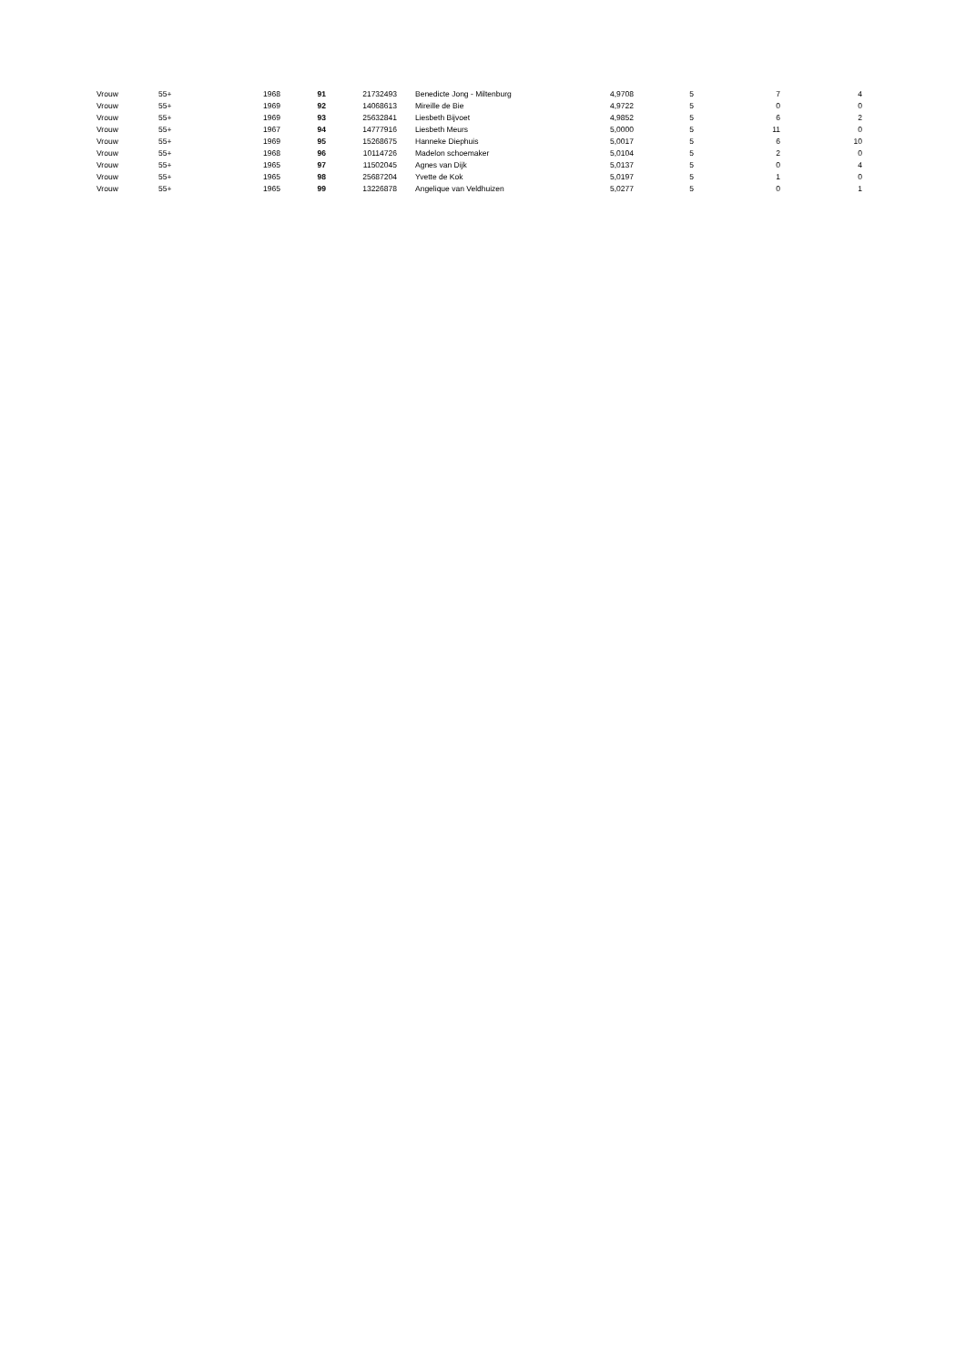| Vrouw | 55+ | 1968 | 91 | 21732493 | Benedicte Jong - Miltenburg | 4,9708 | 5 | 7 | 4 |
| Vrouw | 55+ | 1969 | 92 | 14068613 | Mireille de Bie | 4,9722 | 5 | 0 | 0 |
| Vrouw | 55+ | 1969 | 93 | 25632841 | Liesbeth Bijvoet | 4,9852 | 5 | 6 | 2 |
| Vrouw | 55+ | 1967 | 94 | 14777916 | Liesbeth Meurs | 5,0000 | 5 | 11 | 0 |
| Vrouw | 55+ | 1969 | 95 | 15268675 | Hanneke Diephuis | 5,0017 | 5 | 6 | 10 |
| Vrouw | 55+ | 1968 | 96 | 10114726 | Madelon schoemaker | 5,0104 | 5 | 2 | 0 |
| Vrouw | 55+ | 1965 | 97 | 11502045 | Agnes van Dijk | 5,0137 | 5 | 0 | 4 |
| Vrouw | 55+ | 1965 | 98 | 25687204 | Yvette de Kok | 5,0197 | 5 | 1 | 0 |
| Vrouw | 55+ | 1965 | 99 | 13226878 | Angelique van Veldhuizen | 5,0277 | 5 | 0 | 1 |